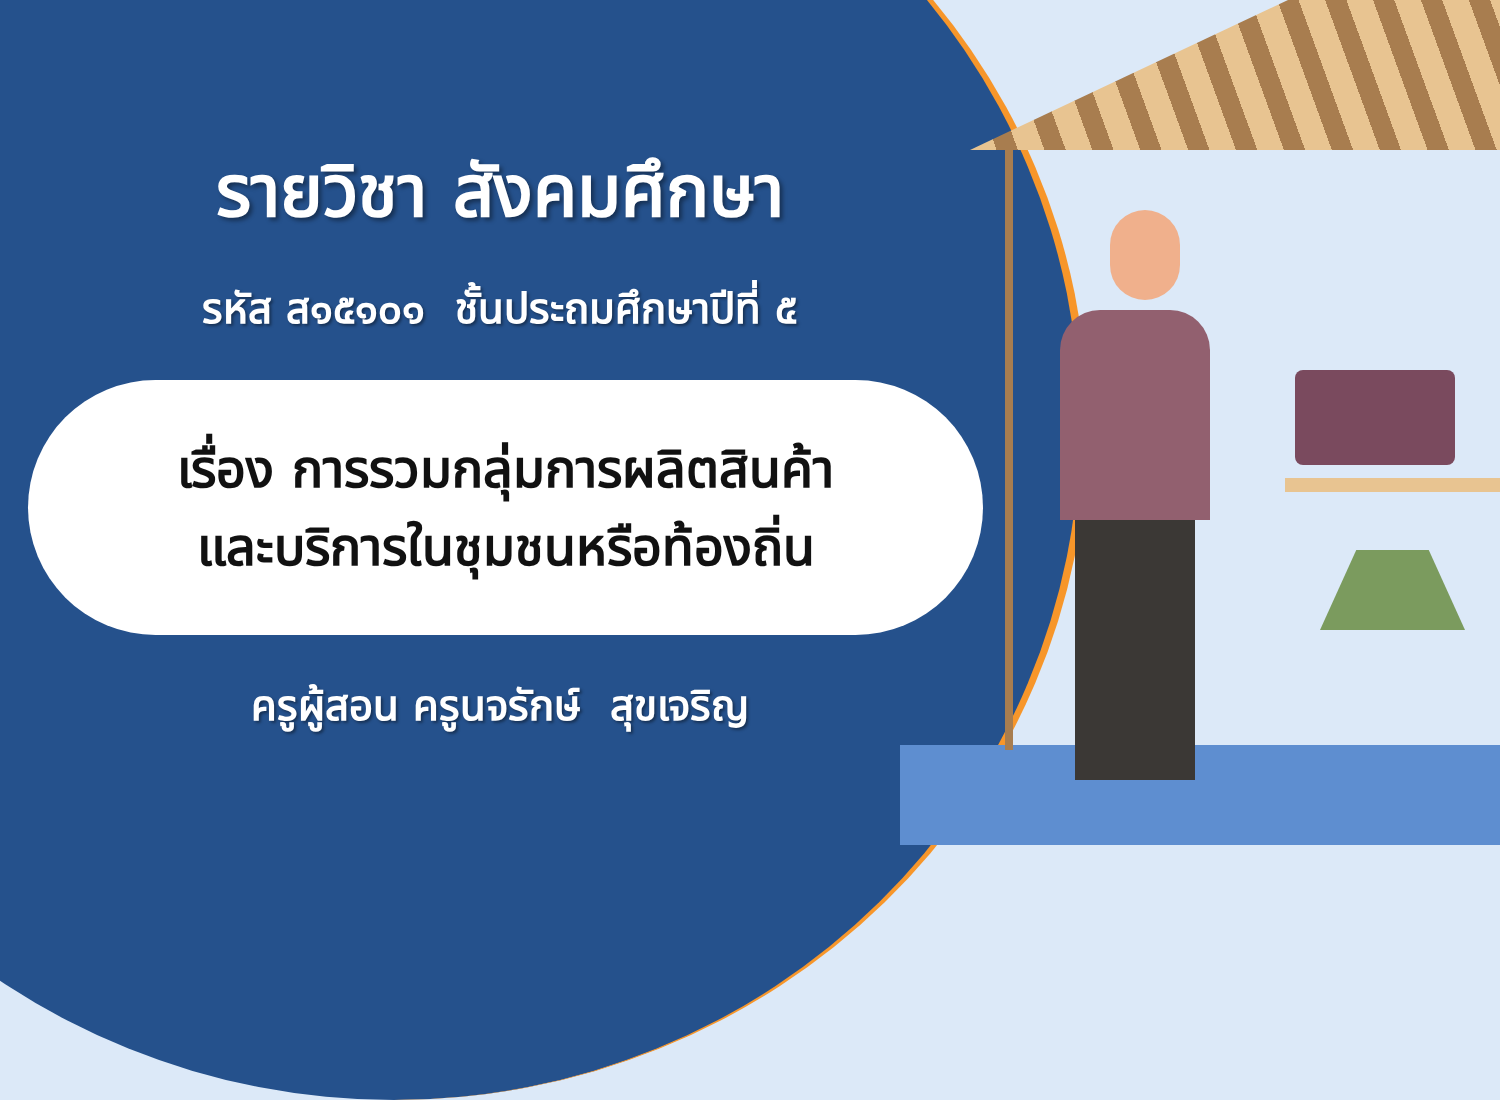รายวิชา สังคมศึกษา
รหัส ส๑๕๑๐๑ ชั้นประถมศึกษาปีที่ ๕
เรื่อง การรวมกลุ่มการผลิตสินค้า
และบริการในชุมชนหรือท้องถิ่น
ครูผู้สอน ครูนจรักษ์ สุขเจริญ